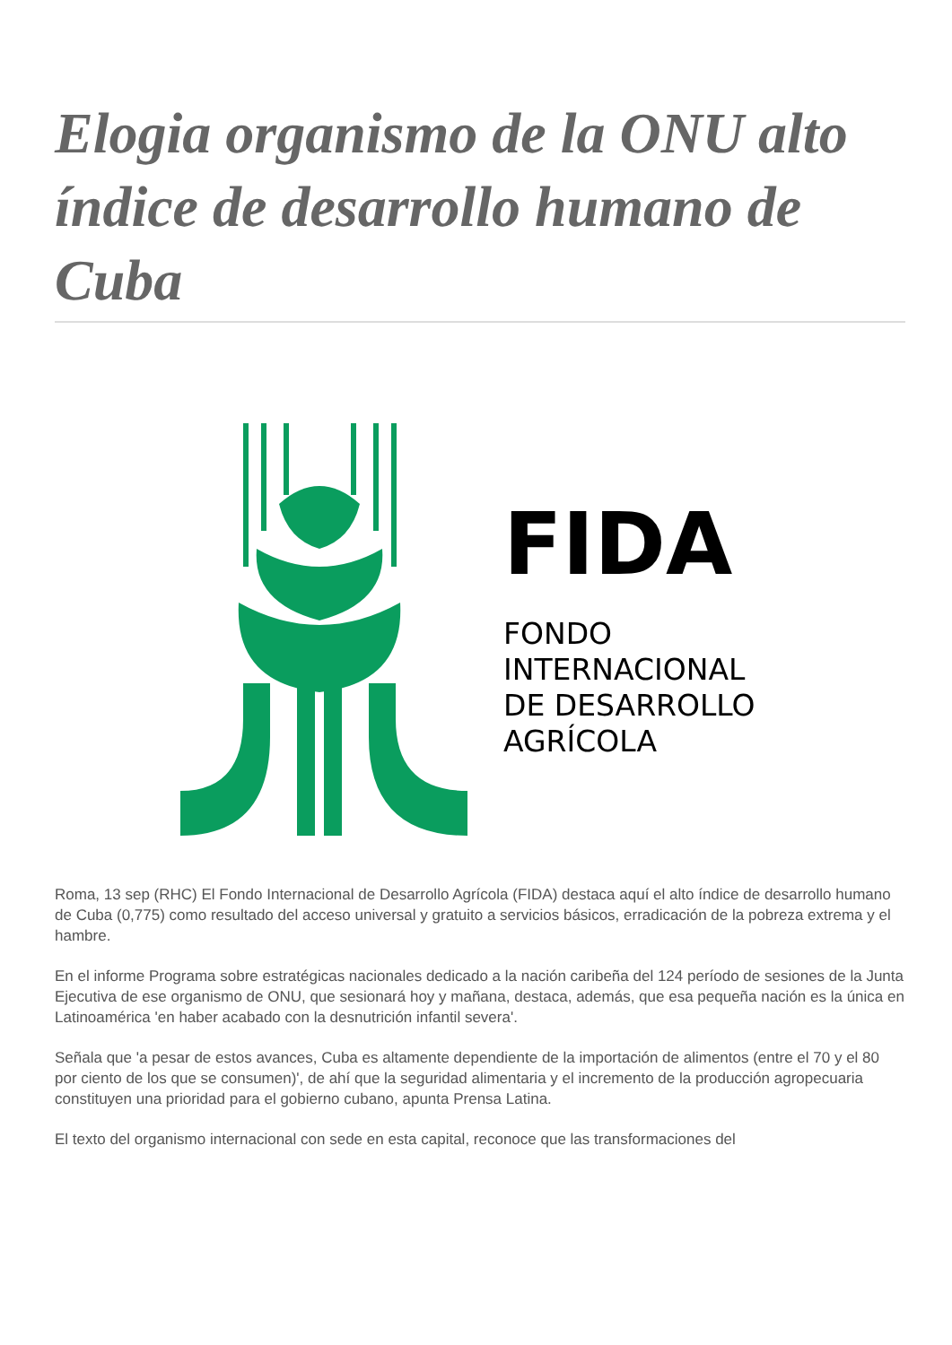Elogia organismo de la ONU alto índice de desarrollo humano de Cuba
FIDA
FONDO
INTERNACIONAL
DE DESARROLLO
AGRÍCOLA
Roma, 13 sep (RHC) El Fondo Internacional de Desarrollo Agrícola (FIDA) destaca aquí el alto índice de desarrollo humano de Cuba (0,775) como resultado del acceso universal y gratuito a servicios básicos, erradicación de la pobreza extrema y el hambre.
En el informe Programa sobre estratégicas nacionales dedicado a la nación caribeña del 124 período de sesiones de la Junta Ejecutiva de ese organismo de ONU, que sesionará hoy y mañana, destaca, además, que esa pequeña nación es la única en Latinoamérica 'en haber acabado con la desnutrición infantil severa'.
Señala que 'a pesar de estos avances, Cuba es altamente dependiente de la importación de alimentos (entre el 70 y el 80 por ciento de los que se consumen)', de ahí que la seguridad alimentaria y el incremento de la producción agropecuaria constituyen una prioridad para el gobierno cubano, apunta Prensa Latina.
El texto del organismo internacional con sede en esta capital, reconoce que las transformaciones del